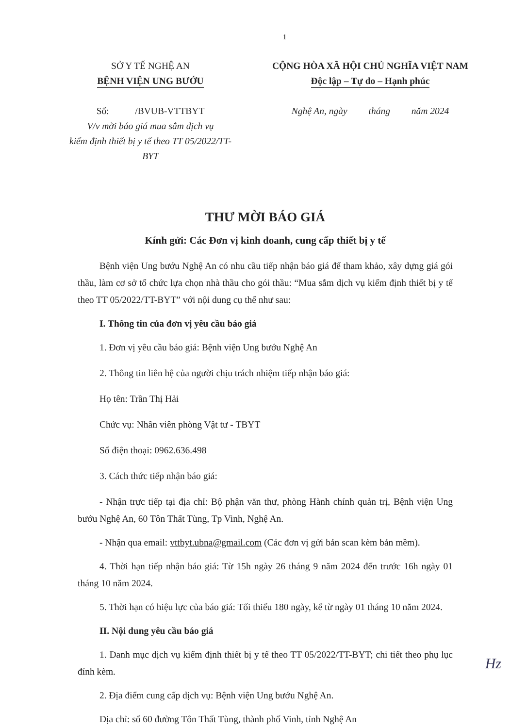1
SỞ Y TẾ NGHỆ AN
BỆNH VIỆN UNG BƯỚU
Số: /BVUB-VTTBYT
V/v mời báo giá mua sắm dịch vụ
kiểm định thiết bị y tế theo TT 05/2022/TT-BYT
CỘNG HÒA XÃ HỘI CHỦ NGHĨA VIỆT NAM
Độc lập – Tự do – Hạnh phúc
Nghệ An, ngày tháng năm 2024
THƯ MỜI BÁO GIÁ
Kính gửi: Các Đơn vị kinh doanh, cung cấp thiết bị y tế
Bệnh viện Ung bướu Nghệ An có nhu cầu tiếp nhận báo giá để tham khảo, xây dựng giá gói thầu, làm cơ sở tổ chức lựa chọn nhà thầu cho gói thầu: “Mua sắm dịch vụ kiểm định thiết bị y tế theo TT 05/2022/TT-BYT” với nội dung cụ thể như sau:
I. Thông tin của đơn vị yêu cầu báo giá
1. Đơn vị yêu cầu báo giá: Bệnh viện Ung bướu Nghệ An
2. Thông tin liên hệ của người chịu trách nhiệm tiếp nhận báo giá:
Họ tên: Trần Thị Hải
Chức vụ: Nhân viên phòng Vật tư - TBYT
Số điện thoại: 0962.636.498
3. Cách thức tiếp nhận báo giá:
- Nhận trực tiếp tại địa chỉ: Bộ phận văn thư, phòng Hành chính quản trị, Bệnh viện Ung bướu Nghệ An, 60 Tôn Thất Tùng, Tp Vinh, Nghệ An.
- Nhận qua email: vttbyt.ubna@gmail.com (Các đơn vị gửi bản scan kèm bản mềm).
4. Thời hạn tiếp nhận báo giá: Từ 15h ngày 26 tháng 9 năm 2024 đến trước 16h ngày 01 tháng 10 năm 2024.
5. Thời hạn có hiệu lực của báo giá: Tối thiểu 180 ngày, kể từ ngày 01 tháng 10 năm 2024.
II. Nội dung yêu cầu báo giá
1. Danh mục dịch vụ kiểm định thiết bị y tế theo TT 05/2022/TT-BYT; chi tiết theo phụ lục đính kèm.
2. Địa điểm cung cấp dịch vụ: Bệnh viện Ung bướu Nghệ An.
Địa chỉ: số 60 đường Tôn Thất Tùng, thành phố Vinh, tỉnh Nghệ An
Hz